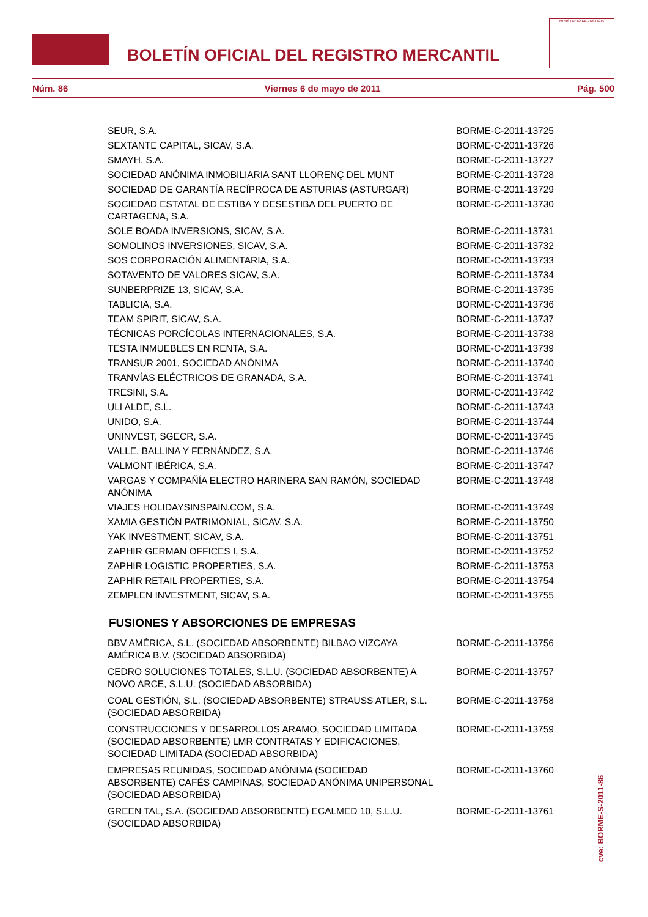BOLETÍN OFICIAL DEL REGISTRO MERCANTIL
MINISTERIO DE JUSTICIA
Núm. 86 Viernes 6 de mayo de 2011 Pág. 500
| SEUR, S.A. | BORME-C-2011-13725 |
| SEXTANTE CAPITAL, SICAV, S.A. | BORME-C-2011-13726 |
| SMAYH, S.A. | BORME-C-2011-13727 |
| SOCIEDAD ANÓNIMA INMOBILIARIA SANT LLORENÇ DEL MUNT | BORME-C-2011-13728 |
| SOCIEDAD DE GARANTÍA RECÍPROCA DE ASTURIAS (ASTURGAR) | BORME-C-2011-13729 |
| SOCIEDAD ESTATAL DE ESTIBA Y DESESTIBA DEL PUERTO DE CARTAGENA, S.A. | BORME-C-2011-13730 |
| SOLE BOADA INVERSIONS, SICAV, S.A. | BORME-C-2011-13731 |
| SOMOLINOS INVERSIONES, SICAV, S.A. | BORME-C-2011-13732 |
| SOS CORPORACIÓN ALIMENTARIA, S.A. | BORME-C-2011-13733 |
| SOTAVENTO DE VALORES SICAV, S.A. | BORME-C-2011-13734 |
| SUNBERPRIZE 13, SICAV, S.A. | BORME-C-2011-13735 |
| TABLICIA, S.A. | BORME-C-2011-13736 |
| TEAM SPIRIT, SICAV, S.A. | BORME-C-2011-13737 |
| TÉCNICAS PORCÍCOLAS INTERNACIONALES, S.A. | BORME-C-2011-13738 |
| TESTA INMUEBLES EN RENTA, S.A. | BORME-C-2011-13739 |
| TRANSUR 2001, SOCIEDAD ANÓNIMA | BORME-C-2011-13740 |
| TRANVÍAS ELÉCTRICOS DE GRANADA, S.A. | BORME-C-2011-13741 |
| TRESINI, S.A. | BORME-C-2011-13742 |
| ULI ALDE, S.L. | BORME-C-2011-13743 |
| UNIDO, S.A. | BORME-C-2011-13744 |
| UNINVEST, SGECR, S.A. | BORME-C-2011-13745 |
| VALLE, BALLINA Y FERNÁNDEZ, S.A. | BORME-C-2011-13746 |
| VALMONT IBÉRICA, S.A. | BORME-C-2011-13747 |
| VARGAS Y COMPAÑÍA ELECTRO HARINERA SAN RAMÓN, SOCIEDAD ANÓNIMA | BORME-C-2011-13748 |
| VIAJES HOLIDAYSINSPAIN.COM, S.A. | BORME-C-2011-13749 |
| XAMIA GESTIÓN PATRIMONIAL, SICAV, S.A. | BORME-C-2011-13750 |
| YAK INVESTMENT, SICAV, S.A. | BORME-C-2011-13751 |
| ZAPHIR GERMAN OFFICES I, S.A. | BORME-C-2011-13752 |
| ZAPHIR LOGISTIC PROPERTIES, S.A. | BORME-C-2011-13753 |
| ZAPHIR RETAIL PROPERTIES, S.A. | BORME-C-2011-13754 |
| ZEMPLEN INVESTMENT, SICAV, S.A. | BORME-C-2011-13755 |
FUSIONES Y ABSORCIONES DE EMPRESAS
| BBV AMÉRICA, S.L. (SOCIEDAD ABSORBENTE) BILBAO VIZCAYA AMÉRICA B.V. (SOCIEDAD ABSORBIDA) | BORME-C-2011-13756 |
| CEDRO SOLUCIONES TOTALES, S.L.U. (SOCIEDAD ABSORBENTE) A NOVO ARCE, S.L.U. (SOCIEDAD ABSORBIDA) | BORME-C-2011-13757 |
| COAL GESTIÓN, S.L. (SOCIEDAD ABSORBENTE) STRAUSS ATLER, S.L. (SOCIEDAD ABSORBIDA) | BORME-C-2011-13758 |
| CONSTRUCCIONES Y DESARROLLOS ARAMO, SOCIEDAD LIMITADA (SOCIEDAD ABSORBENTE) LMR CONTRATAS Y EDIFICACIONES, SOCIEDAD LIMITADA (SOCIEDAD ABSORBIDA) | BORME-C-2011-13759 |
| EMPRESAS REUNIDAS, SOCIEDAD ANÓNIMA (SOCIEDAD ABSORBENTE) CAFÉS CAMPINAS, SOCIEDAD ANÓNIMA UNIPERSONAL (SOCIEDAD ABSORBIDA) | BORME-C-2011-13760 |
| GREEN TAL, S.A. (SOCIEDAD ABSORBENTE) ECALMED 10, S.L.U. (SOCIEDAD ABSORBIDA) | BORME-C-2011-13761 |
cve: BORME-S-2011-86